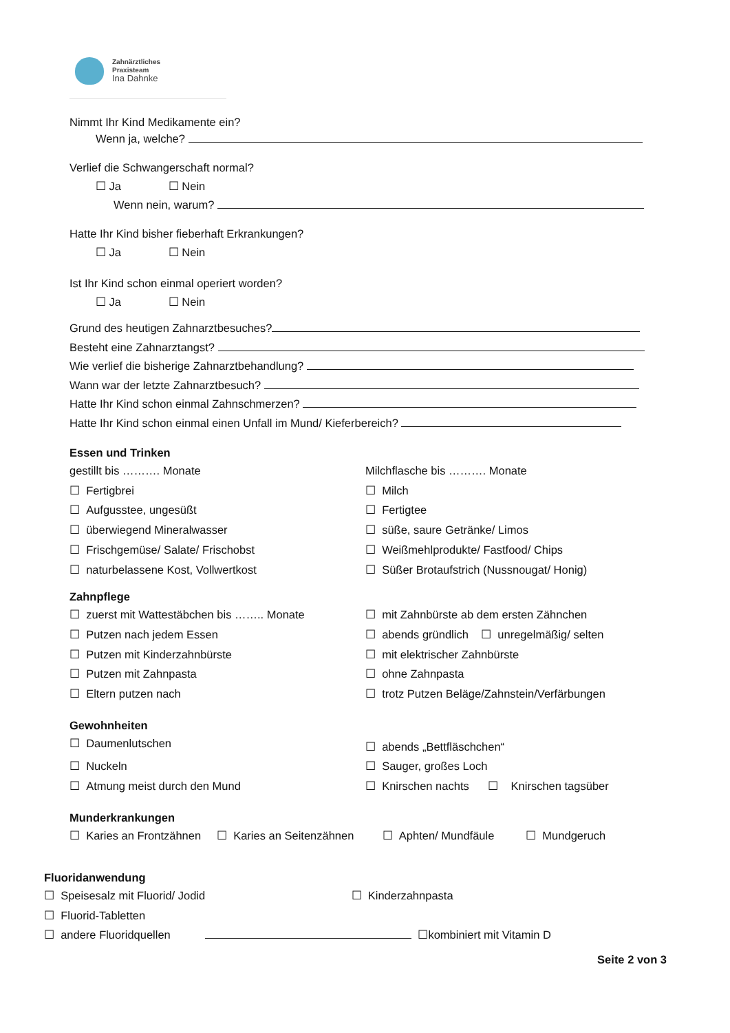Zahnärztliches
Praxisteam
Ina Dahnke
Nimmt Ihr Kind Medikamente ein?
Wenn ja, welche?
Verlief die Schwangerschaft normal?
☐ Ja ☐ Nein
Wenn nein, warum?
Hatte Ihr Kind bisher fieberhaft Erkrankungen?
☐ Ja ☐ Nein
Ist Ihr Kind schon einmal operiert worden?
☐ Ja ☐ Nein
Grund des heutigen Zahnarztbesuches?
Besteht eine Zahnarztangst?
Wie verlief die bisherige Zahnarztbehandlung?
Wann war der letzte Zahnarztbesuch?
Hatte Ihr Kind schon einmal Zahnschmerzen?
Hatte Ihr Kind schon einmal einen Unfall im Mund/ Kieferbereich?
Essen und Trinken
gestillt bis ………. Monate Milchflasche bis ………. Monate
☐ Fertigbrei ☐ Milch
☐ Aufgusstee, ungesüßt ☐ Fertigtee
☐ überwiegend Mineralwasser ☐ süße, saure Getränke/ Limos
☐ Frischgemüse/ Salate/ Frischobst ☐ Weißmehlprodukte/ Fastfood/ Chips
☐ naturbelassene Kost, Vollwertkost ☐ Süßer Brotaufstrich (Nussnougat/ Honig)
Zahnpflege
☐ zuerst mit Wattestäbchen bis …….. Monate ☐ mit Zahnbürste ab dem ersten Zähnchen
☐ Putzen nach jedem Essen ☐ abends gründlich ☐ unregelmäßig/ selten
☐ Putzen mit Kinderzahnbürste ☐ mit elektrischer Zahnbürste
☐ Putzen mit Zahnpasta ☐ ohne Zahnpasta
☐ Eltern putzen nach ☐ trotz Putzen Beläge/Zahnstein/Verfärbungen
Gewohnheiten
☐ Daumenlutschen
☐ abends „Bettfläschchen“
☐ Nuckeln ☐ Sauger, großes Loch
☐ Atmung meist durch den Mund ☐ Knirschen nachts ☐ Knirschen tagsüber
Munderkrankungen
☐ Karies an Frontzähnen ☐ Karies an Seitenzähnen ☐ Aphten/ Mundfäule ☐ Mundgeruch
Fluoridanwendung
☐ Speisesalz mit Fluorid/ Jodid ☐ Kinderzahnpasta
☐ Fluorid-Tabletten
☐ andere Fluoridquellen ☐kombiniert mit Vitamin D
Seite 2 von 3